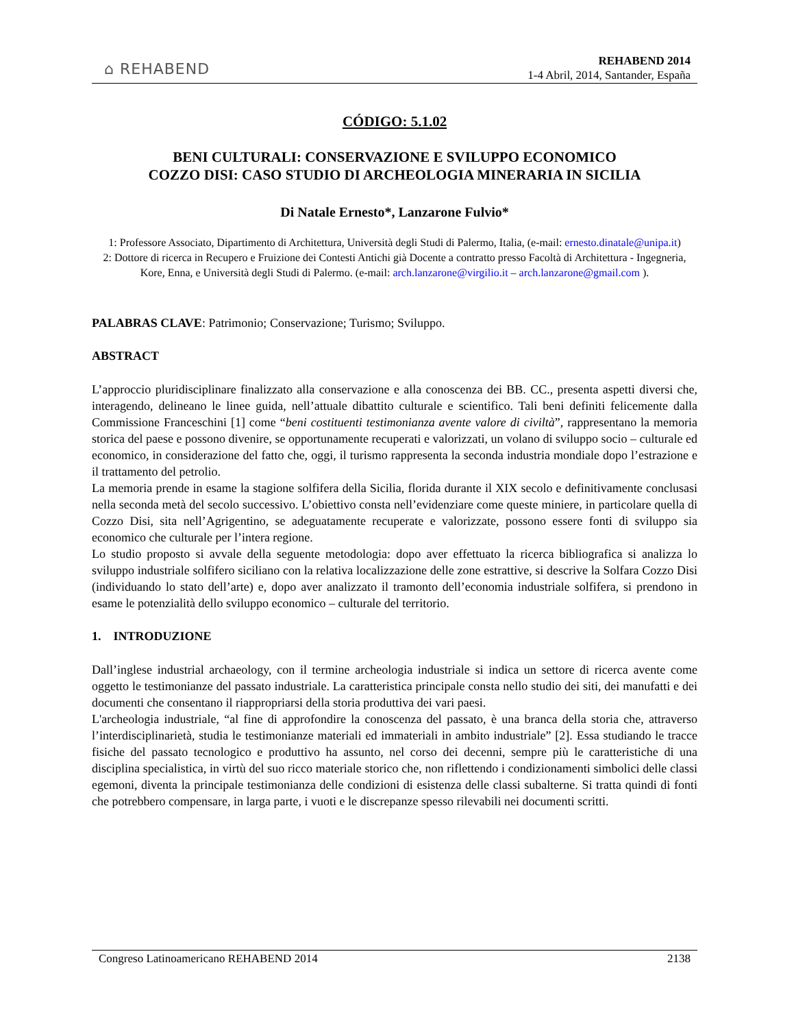⌂ REHABEND
REHABEND 2014
1-4 Abril, 2014, Santander, España
CÓDIGO: 5.1.02
BENI CULTURALI: CONSERVAZIONE E SVILUPPO ECONOMICO
COZZO DISI: CASO STUDIO DI ARCHEOLOGIA MINERARIA IN SICILIA
Di Natale Ernesto*, Lanzarone Fulvio*
1: Professore Associato, Dipartimento di Architettura, Università degli Studi di Palermo, Italia, (e-mail: ernesto.dinatale@unipa.it)
2: Dottore di ricerca in Recupero e Fruizione dei Contesti Antichi già Docente a contratto presso Facoltà di Architettura - Ingegneria, Kore, Enna, e Università degli Studi di Palermo. (e-mail: arch.lanzarone@virgilio.it – arch.lanzarone@gmail.com ).
PALABRAS CLAVE: Patrimonio; Conservazione; Turismo; Sviluppo.
ABSTRACT
L’approccio pluridisciplinare finalizzato alla conservazione e alla conoscenza dei BB. CC., presenta aspetti diversi che, interagendo, delineano le linee guida, nell’attuale dibattito culturale e scientifico. Tali beni definiti felicemente dalla Commissione Franceschini [1] come “beni costituenti testimonianza avente valore di civiltà”, rappresentano la memoria storica del paese e possono divenire, se opportunamente recuperati e valorizzati, un volano di sviluppo socio – culturale ed economico, in considerazione del fatto che, oggi, il turismo rappresenta la seconda industria mondiale dopo l’estrazione e il trattamento del petrolio.
La memoria prende in esame la stagione solfifera della Sicilia, florida durante il XIX secolo e definitivamente conclusasi nella seconda metà del secolo successivo. L’obiettivo consta nell’evidenziare come queste miniere, in particolare quella di Cozzo Disi, sita nell’Agrigentino, se adeguatamente recuperate e valorizzate, possono essere fonti di sviluppo sia economico che culturale per l’intera regione.
Lo studio proposto si avvale della seguente metodologia: dopo aver effettuato la ricerca bibliografica si analizza lo sviluppo industriale solfifero siciliano con la relativa localizzazione delle zone estrattive, si descrive la Solfara Cozzo Disi (individuando lo stato dell’arte) e, dopo aver analizzato il tramonto dell’economia industriale solfifera, si prendono in esame le potenzialità dello sviluppo economico – culturale del territorio.
1. INTRODUZIONE
Dall’inglese industrial archaeology, con il termine archeologia industriale si indica un settore di ricerca avente come oggetto le testimonianze del passato industriale. La caratteristica principale consta nello studio dei siti, dei manufatti e dei documenti che consentano il riappropriarsi della storia produttiva dei vari paesi.
L'archeologia industriale, “al fine di approfondire la conoscenza del passato, è una branca della storia che, attraverso l’interdisciplinarietà, studia le testimonianze materiali ed immateriali in ambito industriale” [2]. Essa studiando le tracce fisiche del passato tecnologico e produttivo ha assunto, nel corso dei decenni, sempre più le caratteristiche di una disciplina specialistica, in virtù del suo ricco materiale storico che, non riflettendo i condizionamenti simbolici delle classi egemoni, diventa la principale testimonianza delle condizioni di esistenza delle classi subalterne. Si tratta quindi di fonti che potrebbero compensare, in larga parte, i vuoti e le discrepanze spesso rilevabili nei documenti scritti.
Congreso Latinoamericano REHABEND 2014 2138